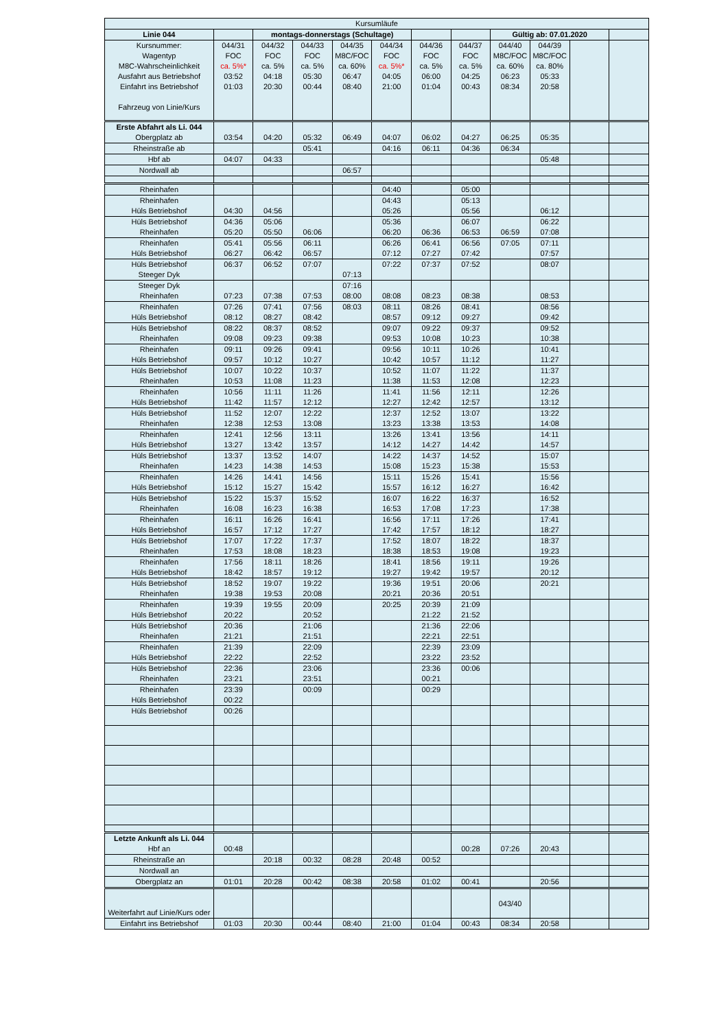| Kursumläufe | | | | | | | | | | | |
| --- | --- | --- | --- | --- | --- | --- | --- | --- | --- | --- | --- |
| Linie 044 | | montags-donnerstags (Schultage) | | | | | | Gültig ab: 07.01.2020 | | | |
| Kursnummer: Wagentyp M8C-Wahrscheinlichkeit Ausfahrt aus Betriebshof Einfahrt ins Betriebshof Fahrzeug von Linie/Kurs | 044/31 FOC ca. 5%* 03:52 01:03 | 044/32 FOC ca. 5% 04:18 20:30 | 044/33 FOC ca. 5% 05:30 00:44 | 044/35 M8C/FOC ca. 60% 06:47 08:40 | 044/34 FOC ca. 5%* 04:05 21:00 | 044/36 FOC ca. 5% 06:00 01:04 | 044/37 FOC ca. 5% 04:25 00:43 | 044/40 M8C/FOC ca. 60% 06:23 08:34 | 044/39 M8C/FOC ca. 80% 05:33 20:58 | | |
| Erste Abfahrt als Li. 044 Obergplatz ab | 03:54 | 04:20 | 05:32 | 06:49 | 04:07 | 06:02 | 04:27 | 06:25 | 05:35 | | |
| Rheinstraße ab | | | 05:41 | | 04:16 | 06:11 | 04:36 | 06:34 | | | |
| Hbf ab | 04:07 | 04:33 | | | | | | | 05:48 | | |
| Nordwall ab | | | | 06:57 | | | | | | | |
| Rheinhafen | | | | | 04:40 | | 05:00 | | | | |
| Rheinhafen Hüls Betriebshof | 04:30 | 04:56 | | | 04:43 05:26 | | 05:13 05:56 | | 06:12 | | |
| Hüls Betriebshof Rheinhafen | 04:36 05:20 | 05:06 05:50 | 06:06 | | 05:36 06:20 | 06:36 | 06:07 06:53 | 06:59 | 06:22 07:08 | | |
| Rheinhafen Hüls Betriebshof | 05:41 06:27 | 05:56 06:42 | 06:11 06:57 | | 06:26 07:12 | 06:41 07:27 | 06:56 07:42 | 07:05 | 07:11 07:57 | | |
| Hüls Betriebshof Steeger Dyk | 06:37 | 06:52 | 07:07 | 07:13 | 07:22 | 07:37 | 07:52 | | 08:07 | | |
| Steeger Dyk Rheinhafen | 07:23 | 07:38 | 07:53 | 07:16 08:00 | 08:08 | 08:23 | 08:38 | | 08:53 | | |
| Rheinhafen Hüls Betriebshof | 07:26 08:12 | 07:41 08:27 | 07:56 08:42 | 08:03 | 08:11 08:57 | 08:26 09:12 | 08:41 09:27 | | 08:56 09:42 | | |
| Hüls Betriebshof Rheinhafen | 08:22 09:08 | 08:37 09:23 | 08:52 09:38 | | 09:07 09:53 | 09:22 10:08 | 09:37 10:23 | | 09:52 10:38 | | |
| Rheinhafen Hüls Betriebshof | 09:11 09:57 | 09:26 10:12 | 09:41 10:27 | | 09:56 10:42 | 10:11 10:57 | 10:26 11:12 | | 10:41 11:27 | | |
| Hüls Betriebshof Rheinhafen | 10:07 10:53 | 10:22 11:08 | 10:37 11:23 | | 10:52 11:38 | 11:07 11:53 | 11:22 12:08 | | 11:37 12:23 | | |
| Rheinhafen Hüls Betriebshof | 10:56 11:42 | 11:11 11:57 | 11:26 12:12 | | 11:41 12:27 | 11:56 12:42 | 12:11 12:57 | | 12:26 13:12 | | |
| Hüls Betriebshof Rheinhafen | 11:52 12:38 | 12:07 12:53 | 12:22 13:08 | | 12:37 13:23 | 12:52 13:38 | 13:07 13:53 | | 13:22 14:08 | | |
| Rheinhafen Hüls Betriebshof | 12:41 13:27 | 12:56 13:42 | 13:11 13:57 | | 13:26 14:12 | 13:41 14:27 | 13:56 14:42 | | 14:11 14:57 | | |
| Hüls Betriebshof Rheinhafen | 13:37 14:23 | 13:52 14:38 | 14:07 14:53 | | 14:22 15:08 | 14:37 15:23 | 14:52 15:38 | | 15:07 15:53 | | |
| Rheinhafen Hüls Betriebshof | 14:26 15:12 | 14:41 15:27 | 14:56 15:42 | | 15:11 15:57 | 15:26 16:12 | 15:41 16:27 | | 15:56 16:42 | | |
| Hüls Betriebshof Rheinhafen | 15:22 16:08 | 15:37 16:23 | 15:52 16:38 | | 16:07 16:53 | 16:22 17:08 | 16:37 17:23 | | 16:52 17:38 | | |
| Rheinhafen Hüls Betriebshof | 16:11 16:57 | 16:26 17:12 | 16:41 17:27 | | 16:56 17:42 | 17:11 17:57 | 17:26 18:12 | | 17:41 18:27 | | |
| Hüls Betriebshof Rheinhafen | 17:07 17:53 | 17:22 18:08 | 17:37 18:23 | | 17:52 18:38 | 18:07 18:53 | 18:22 19:08 | | 18:37 19:23 | | |
| Rheinhafen Hüls Betriebshof | 17:56 18:42 | 18:11 18:57 | 18:26 19:12 | | 18:41 19:27 | 18:56 19:42 | 19:11 19:57 | | 19:26 20:12 | | |
| Hüls Betriebshof Rheinhafen | 18:52 19:38 | 19:07 19:53 | 19:22 20:08 | | 19:36 20:21 | 19:51 20:36 | 20:06 20:51 | | 20:21 | | |
| Rheinhafen Hüls Betriebshof | 19:39 20:22 | 19:55 | 20:09 20:52 | | 20:25 | 20:39 21:22 | 21:09 21:52 | | | | |
| Hüls Betriebshof Rheinhafen | 20:36 21:21 | | 21:06 21:51 | | | 21:36 22:21 | 22:06 22:51 | | | | |
| Rheinhafen Hüls Betriebshof | 21:39 22:22 | | 22:09 22:52 | | | 22:39 23:22 | 23:09 23:52 | | | | |
| Hüls Betriebshof Rheinhafen | 22:36 23:21 | | 23:06 23:51 | | | 23:36 00:21 | 00:06 | | | | |
| Rheinhafen Hüls Betriebshof | 23:39 00:22 | | 00:09 | | | 00:29 | | | | | |
| Hüls Betriebshof | 00:26 | | | | | | | | | | |
| Letzte Ankunft als Li. 044 Hbf an | 00:48 | | | | | | 00:28 | 07:26 | 20:43 | | |
| Rheinstraße an | | 20:18 | 00:32 | 08:28 | 20:48 | 00:52 | | | | | |
| Nordwall an | | | | | | | | | | | |
| Obergplatz an | 01:01 | 20:28 | 00:42 | 08:38 | 20:58 | 01:02 | 00:41 | | 20:56 | | |
| Weiterfahrt auf Linie/Kurs oder | | | | | | | | 043/40 | | | |
| Einfahrt ins Betriebshof | 01:03 | 20:30 | 00:44 | 08:40 | 21:00 | 01:04 | 00:43 | 08:34 | 20:58 | | |